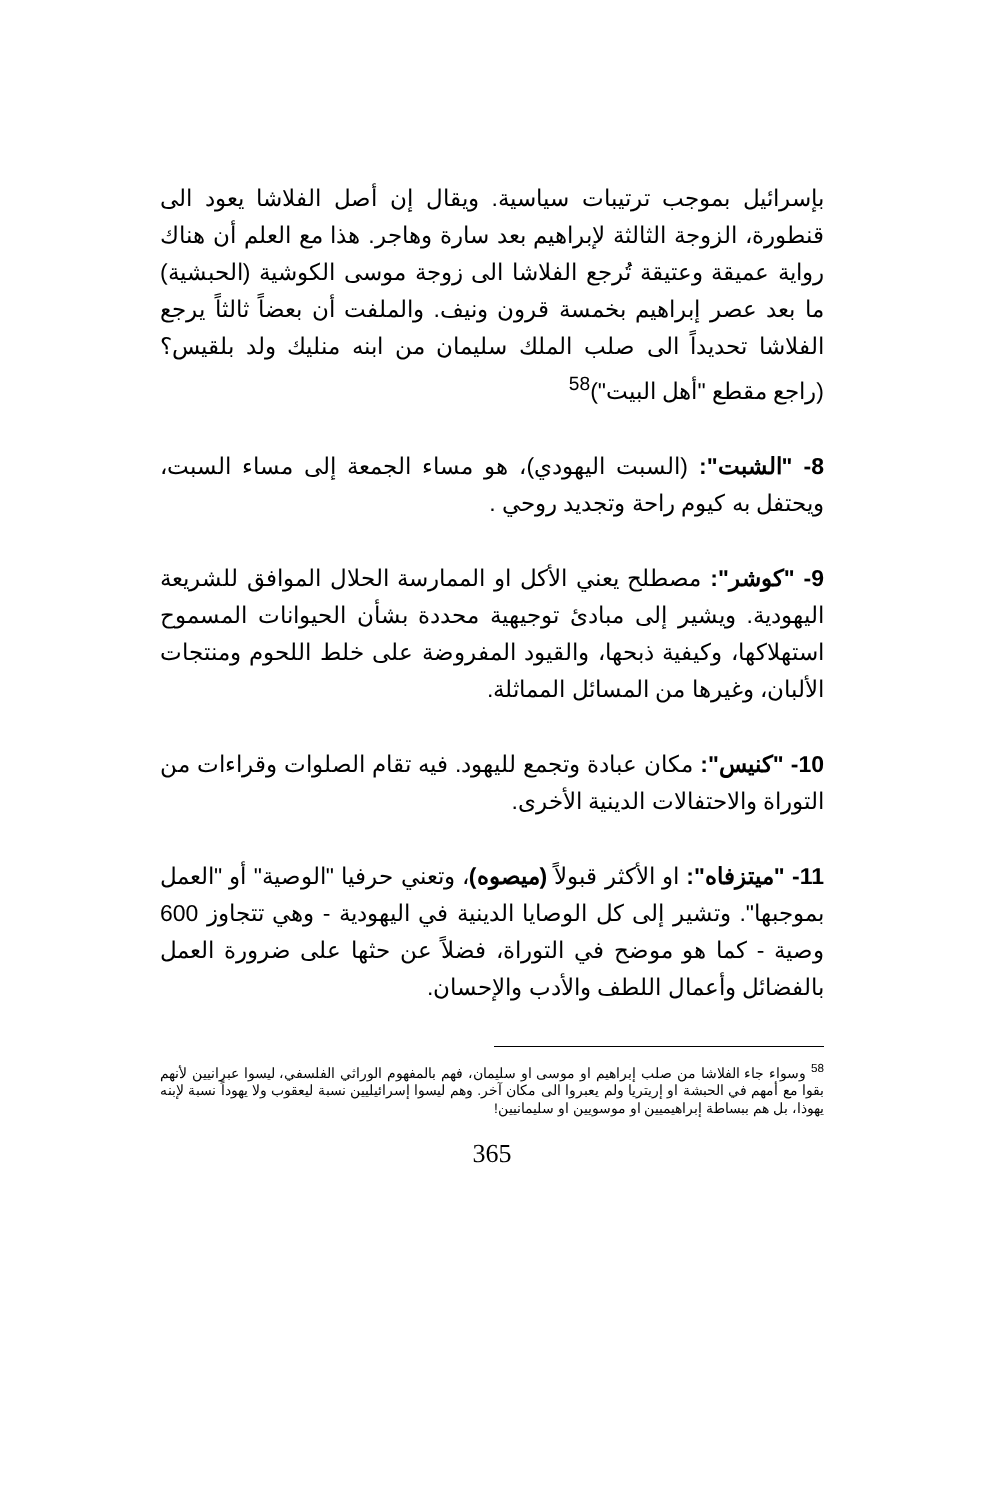بإسرائيل بموجب ترتيبات سياسية. ويقال إن أصل الفلاشا يعود الى قنطورة، الزوجة الثالثة لإبراهيم بعد سارة وهاجر. هذا مع العلم أن هناك رواية عميقة وعتيقة تُرجع الفلاشا الى زوجة موسى الكوشية (الحبشية) ما بعد عصر إبراهيم بخمسة قرون ونيف. والملفت أن بعضاً ثالثاً يرجع الفلاشا تحديداً الى صلب الملك سليمان من ابنه منليك ولد بلقيس؟ (راجع مقطع "أهل البيت")<sup>58</sup>
8- "الشبت": (السبت اليهودي)، هو مساء الجمعة إلى مساء السبت، ويحتفل به كيوم راحة وتجديد روحي .
9- "كوشر": مصطلح يعني الأكل او الممارسة الحلال الموافق للشريعة اليهودية. ويشير إلى مبادئ توجيهية محددة بشأن الحيوانات المسموح استهلاكها، وكيفية ذبحها، والقيود المفروضة على خلط اللحوم ومنتجات الألبان، وغيرها من المسائل المماثلة.
10- "كنيس": مكان عبادة وتجمع لليهود. فيه تقام الصلوات وقراءات من التوراة والاحتفالات الدينية الأخرى.
11- "ميتزفاه": او الأكثر قبولاً (ميصوه)، وتعني حرفيا "الوصية" أو "العمل بموجبها". وتشير إلى كل الوصايا الدينية في اليهودية - وهي تتجاوز 600 وصية - كما هو موضح في التوراة، فضلاً عن حثها على ضرورة العمل بالفضائل وأعمال اللطف والأدب والإحسان.
<sup>58</sup> وسواء جاء الفلاشا من صلب إبراهيم او موسى او سليمان، فهم بالمفهوم الوراثي الفلسفي، ليسوا عبرانيين لأنهم بقوا مع أمهم في الحبشة او إريتريا ولم يعبروا الى مكان آخر. وهم ليسوا إسرائيليين نسبة ليعقوب ولا يهوداً نسبة لإبنه يهوذا، بل هم ببساطة إبراهيميين او موسويين او سليمانيين!
365